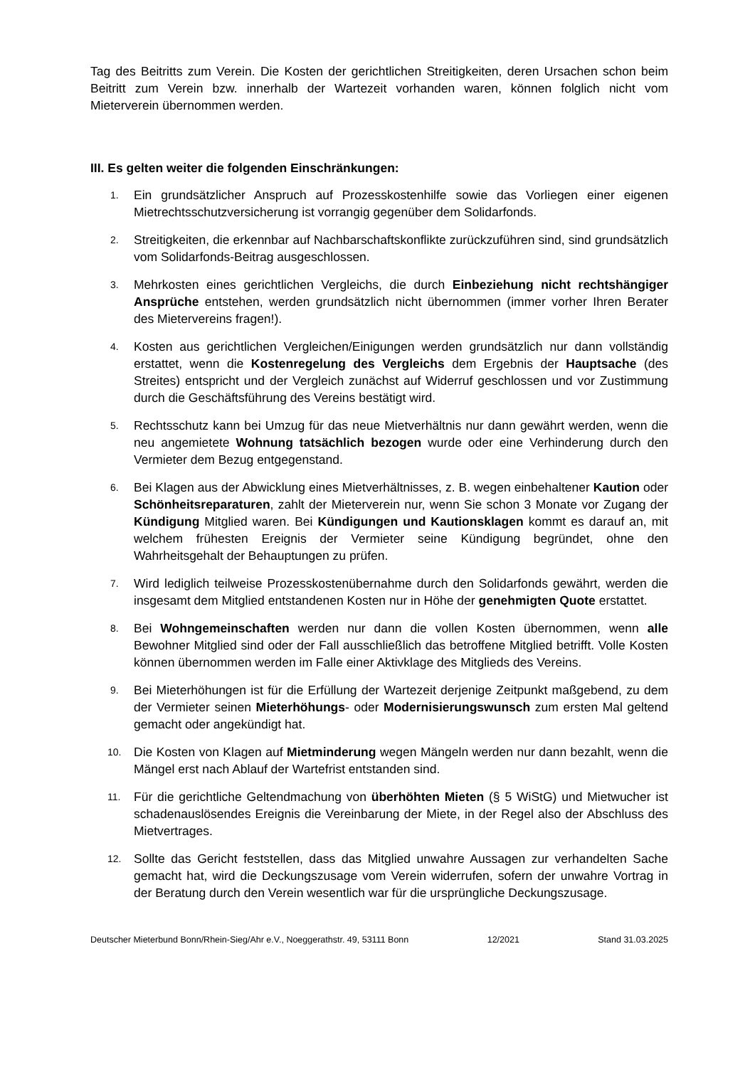Tag des Beitritts zum Verein. Die Kosten der gerichtlichen Streitigkeiten, deren Ursachen schon beim Beitritt zum Verein bzw. innerhalb der Wartezeit vorhanden waren, können folglich nicht vom Mieterverein übernommen werden.
III. Es gelten weiter die folgenden Einschränkungen:
1. Ein grundsätzlicher Anspruch auf Prozesskostenhilfe sowie das Vorliegen einer eigenen Mietrechtsschutzversicherung ist vorrangig gegenüber dem Solidarfonds.
2. Streitigkeiten, die erkennbar auf Nachbarschaftskonflikte zurückzuführen sind, sind grundsätzlich vom Solidarfonds-Beitrag ausgeschlossen.
3. Mehrkosten eines gerichtlichen Vergleichs, die durch Einbeziehung nicht rechtshängiger Ansprüche entstehen, werden grundsätzlich nicht übernommen (immer vorher Ihren Berater des Mietervereins fragen!).
4. Kosten aus gerichtlichen Vergleichen/Einigungen werden grundsätzlich nur dann vollständig erstattet, wenn die Kostenregelung des Vergleichs dem Ergebnis der Hauptsache (des Streites) entspricht und der Vergleich zunächst auf Widerruf geschlossen und vor Zustimmung durch die Geschäftsführung des Vereins bestätigt wird.
5. Rechtsschutz kann bei Umzug für das neue Mietverhältnis nur dann gewährt werden, wenn die neu angemietete Wohnung tatsächlich bezogen wurde oder eine Verhinderung durch den Vermieter dem Bezug entgegenstand.
6. Bei Klagen aus der Abwicklung eines Mietverhältnisses, z. B. wegen einbehaltener Kaution oder Schönheitsreparaturen, zahlt der Mieterverein nur, wenn Sie schon 3 Monate vor Zugang der Kündigung Mitglied waren. Bei Kündigungen und Kautionsklagen kommt es darauf an, mit welchem frühesten Ereignis der Vermieter seine Kündigung begründet, ohne den Wahrheitsgehalt der Behauptungen zu prüfen.
7. Wird lediglich teilweise Prozesskostenübernahme durch den Solidarfonds gewährt, werden die insgesamt dem Mitglied entstandenen Kosten nur in Höhe der genehmigten Quote erstattet.
8. Bei Wohngemeinschaften werden nur dann die vollen Kosten übernommen, wenn alle Bewohner Mitglied sind oder der Fall ausschließlich das betroffene Mitglied betrifft. Volle Kosten können übernommen werden im Falle einer Aktivklage des Mitglieds des Vereins.
9. Bei Mieterhöhungen ist für die Erfüllung der Wartezeit derjenige Zeitpunkt maßgebend, zu dem der Vermieter seinen Mieterhöhungs- oder Modernisierungswunsch zum ersten Mal geltend gemacht oder angekündigt hat.
10. Die Kosten von Klagen auf Mietminderung wegen Mängeln werden nur dann bezahlt, wenn die Mängel erst nach Ablauf der Wartefrist entstanden sind.
11. Für die gerichtliche Geltendmachung von überhöhten Mieten (§ 5 WiStG) und Mietwucher ist schadenauslösendes Ereignis die Vereinbarung der Miete, in der Regel also der Abschluss des Mietvertrages.
12. Sollte das Gericht feststellen, dass das Mitglied unwahre Aussagen zur verhandelten Sache gemacht hat, wird die Deckungszusage vom Verein widerrufen, sofern der unwahre Vortrag in der Beratung durch den Verein wesentlich war für die ursprüngliche Deckungszusage.
Deutscher Mieterbund Bonn/Rhein-Sieg/Ahr e.V., Noeggerathstr. 49, 53111 Bonn 12/2021 Stand 31.03.2025